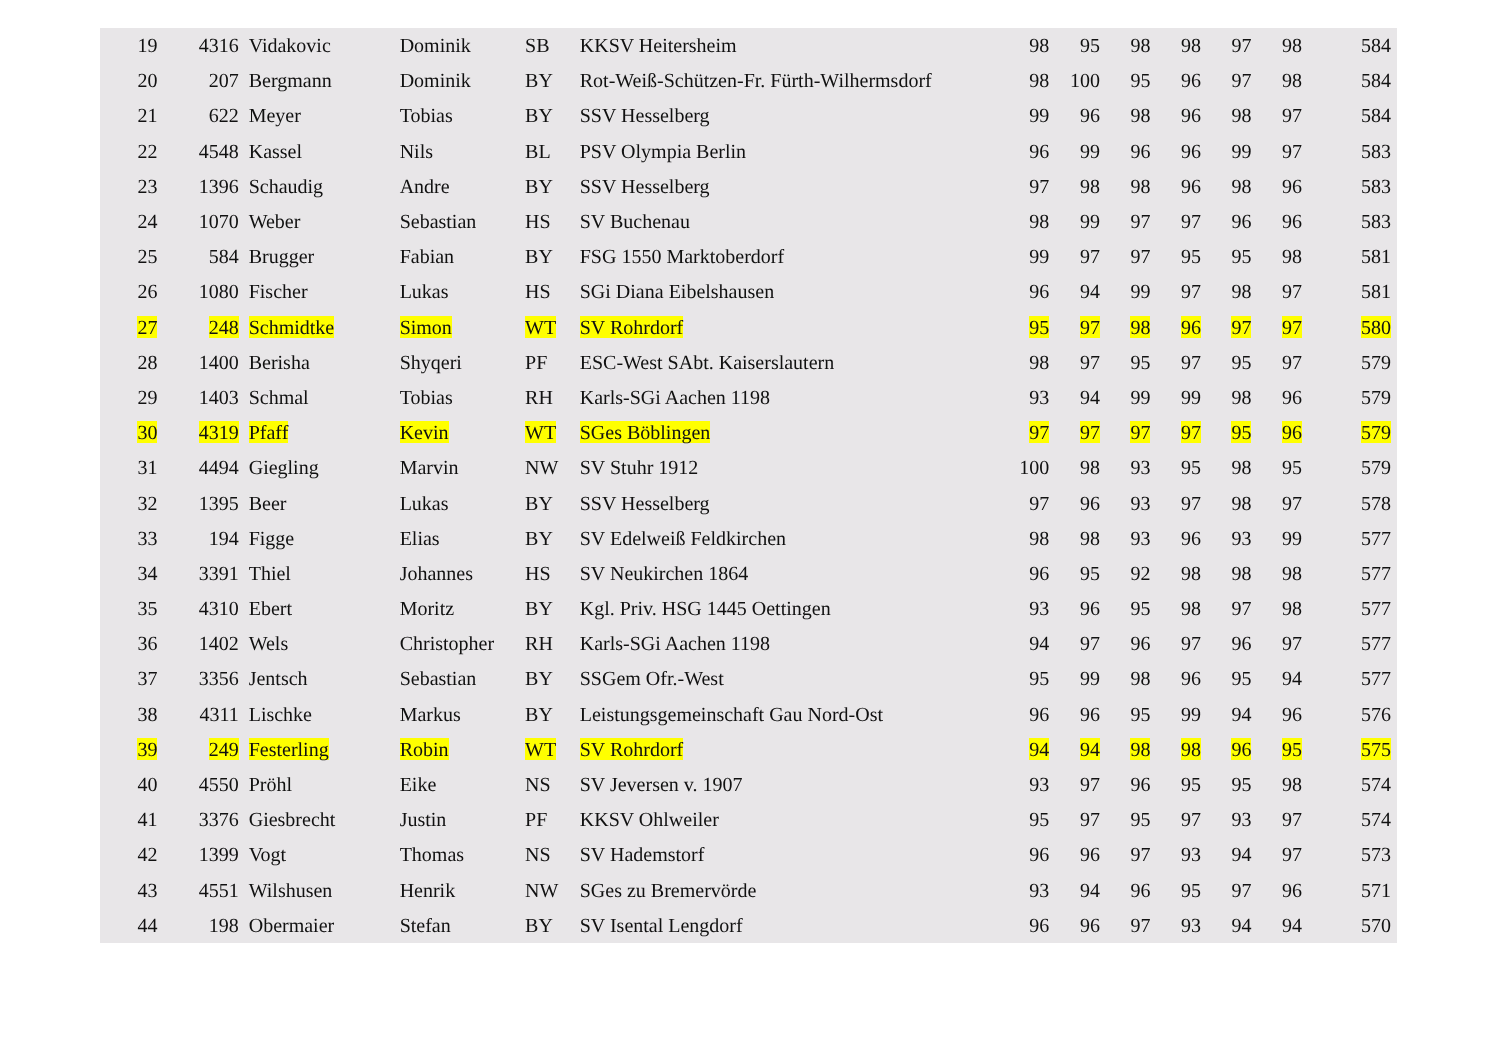| 19 | 4316 | Vidakovic | Dominik | SB | KKSV Heitersheim | 98 | 95 | 98 | 98 | 97 | 98 | 584 |
| 20 | 207 | Bergmann | Dominik | BY | Rot-Weiß-Schützen-Fr. Fürth-Wilhermsdorf | 98 | 100 | 95 | 96 | 97 | 98 | 584 |
| 21 | 622 | Meyer | Tobias | BY | SSV Hesselberg | 99 | 96 | 98 | 96 | 98 | 97 | 584 |
| 22 | 4548 | Kassel | Nils | BL | PSV Olympia Berlin | 96 | 99 | 96 | 96 | 99 | 97 | 583 |
| 23 | 1396 | Schaudig | Andre | BY | SSV Hesselberg | 97 | 98 | 98 | 96 | 98 | 96 | 583 |
| 24 | 1070 | Weber | Sebastian | HS | SV Buchenau | 98 | 99 | 97 | 97 | 96 | 96 | 583 |
| 25 | 584 | Brugger | Fabian | BY | FSG 1550 Marktoberdorf | 99 | 97 | 97 | 95 | 95 | 98 | 581 |
| 26 | 1080 | Fischer | Lukas | HS | SGi Diana Eibelshausen | 96 | 94 | 99 | 97 | 98 | 97 | 581 |
| 27 | 248 | Schmidtke | Simon | WT | SV Rohrdorf | 95 | 97 | 98 | 96 | 97 | 97 | 580 |
| 28 | 1400 | Berisha | Shyqeri | PF | ESC-West SAbt. Kaiserslautern | 98 | 97 | 95 | 97 | 95 | 97 | 579 |
| 29 | 1403 | Schmal | Tobias | RH | Karls-SGi Aachen 1198 | 93 | 94 | 99 | 99 | 98 | 96 | 579 |
| 30 | 4319 | Pfaff | Kevin | WT | SGes Böblingen | 97 | 97 | 97 | 97 | 95 | 96 | 579 |
| 31 | 4494 | Giegling | Marvin | NW | SV Stuhr 1912 | 100 | 98 | 93 | 95 | 98 | 95 | 579 |
| 32 | 1395 | Beer | Lukas | BY | SSV Hesselberg | 97 | 96 | 93 | 97 | 98 | 97 | 578 |
| 33 | 194 | Figge | Elias | BY | SV Edelweiß Feldkirchen | 98 | 98 | 93 | 96 | 93 | 99 | 577 |
| 34 | 3391 | Thiel | Johannes | HS | SV Neukirchen 1864 | 96 | 95 | 92 | 98 | 98 | 98 | 577 |
| 35 | 4310 | Ebert | Moritz | BY | Kgl. Priv. HSG 1445 Oettingen | 93 | 96 | 95 | 98 | 97 | 98 | 577 |
| 36 | 1402 | Wels | Christopher | RH | Karls-SGi Aachen 1198 | 94 | 97 | 96 | 97 | 96 | 97 | 577 |
| 37 | 3356 | Jentsch | Sebastian | BY | SSGem Ofr.-West | 95 | 99 | 98 | 96 | 95 | 94 | 577 |
| 38 | 4311 | Lischke | Markus | BY | Leistungsgemeinschaft Gau Nord-Ost | 96 | 96 | 95 | 99 | 94 | 96 | 576 |
| 39 | 249 | Festerling | Robin | WT | SV Rohrdorf | 94 | 94 | 98 | 98 | 96 | 95 | 575 |
| 40 | 4550 | Pröhl | Eike | NS | SV Jeversen v. 1907 | 93 | 97 | 96 | 95 | 95 | 98 | 574 |
| 41 | 3376 | Giesbrecht | Justin | PF | KKSV Ohlweiler | 95 | 97 | 95 | 97 | 93 | 97 | 574 |
| 42 | 1399 | Vogt | Thomas | NS | SV Hademstorf | 96 | 96 | 97 | 93 | 94 | 97 | 573 |
| 43 | 4551 | Wilshusen | Henrik | NW | SGes zu Bremervörde | 93 | 94 | 96 | 95 | 97 | 96 | 571 |
| 44 | 198 | Obermaier | Stefan | BY | SV Isental Lengdorf | 96 | 96 | 97 | 93 | 94 | 94 | 570 |